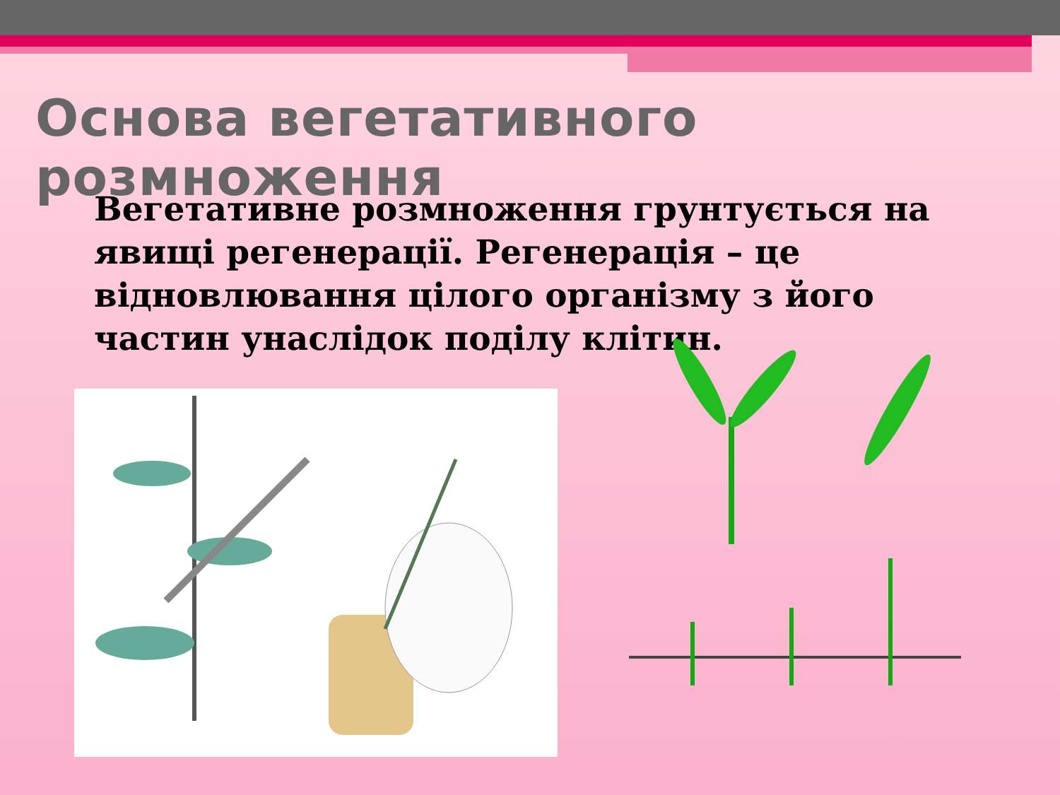Основа вегетативного розмноження
Вегетативне розмноження грунтується на явищі регенерації. Регенерація – це відновлювання цілого організму з його частин унаслідок поділу клітин.